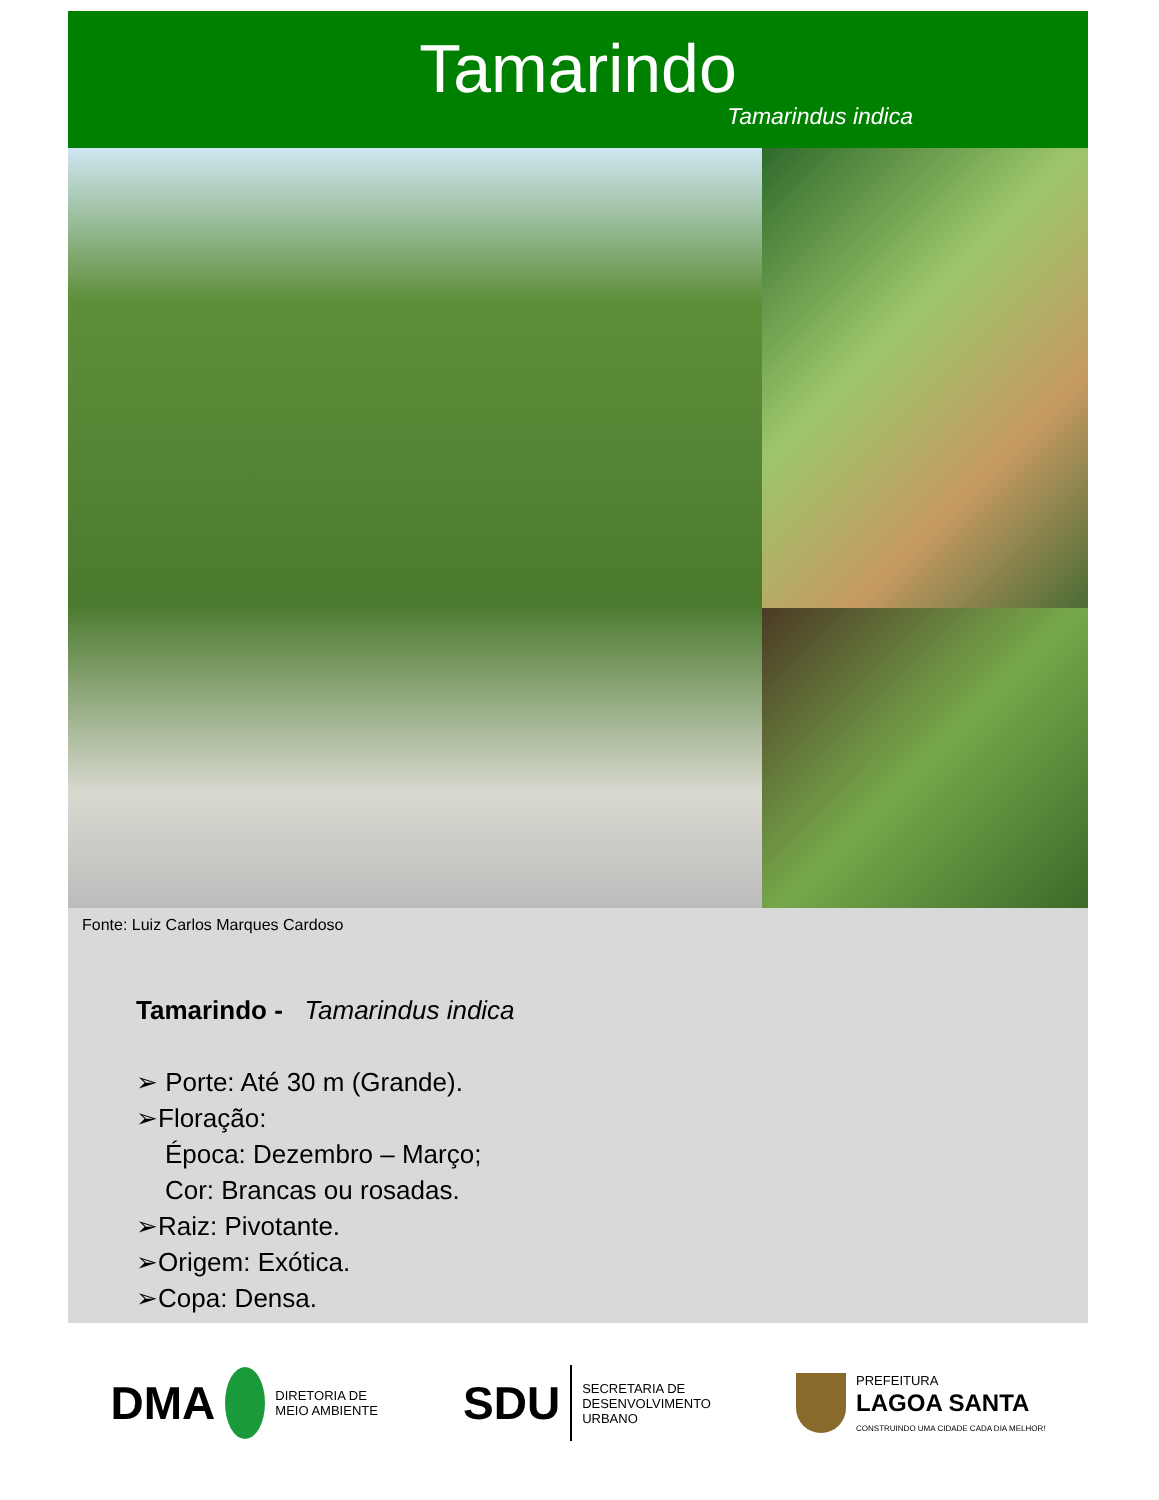Tamarindo
Tamarindus indica
Fonte: Luiz Carlos Marques Cardoso
Tamarindo - Tamarindus indica
➢ Porte: Até 30 m (Grande).
➢Floração:
Época: Dezembro – Março;
Cor: Brancas ou rosadas.
➢Raiz: Pivotante.
➢Origem: Exótica.
➢Copa: Densa.
DMA DIRETORIA DE
MEIO AMBIENTE
SDU SECRETARIA DE
DESENVOLVIMENTO
URBANO
PREFEITURA
LAGOA SANTA
CONSTRUINDO UMA CIDADE CADA DIA MELHOR!